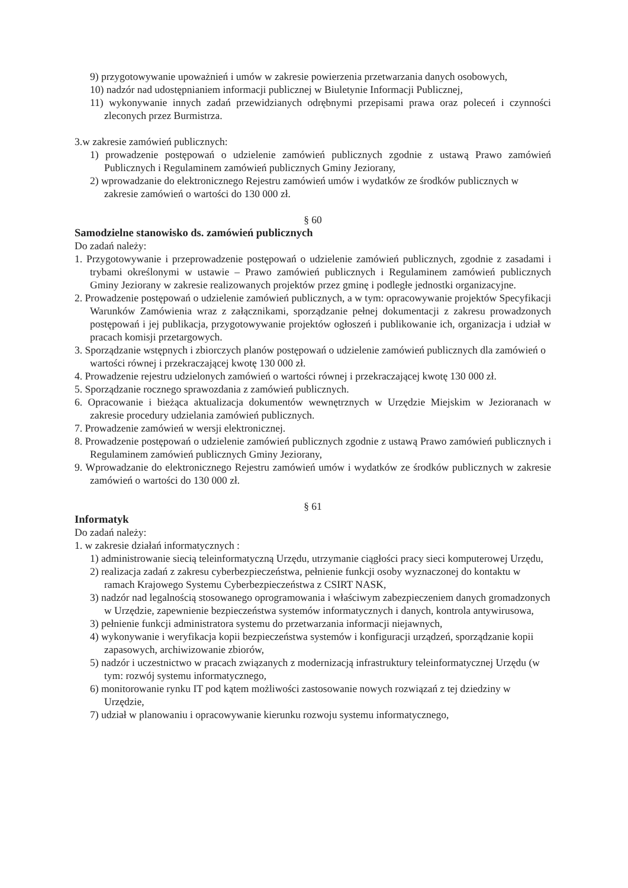9) przygotowywanie upoważnień i umów w zakresie powierzenia przetwarzania danych osobowych,
10) nadzór nad udostępnianiem informacji publicznej w Biuletynie Informacji Publicznej,
11) wykonywanie innych zadań przewidzianych odrębnymi przepisami prawa oraz poleceń i czynności zleconych przez Burmistrza.
3.w zakresie zamówień publicznych:
1) prowadzenie postępowań o udzielenie zamówień publicznych zgodnie z ustawą Prawo zamówień Publicznych i Regulaminem zamówień publicznych Gminy Jeziorany,
2) wprowadzanie do elektronicznego Rejestru zamówień umów i wydatków ze środków publicznych w zakresie zamówień o wartości do 130 000 zł.
§ 60
Samodzielne stanowisko ds. zamówień publicznych
Do zadań należy:
1. Przygotowywanie i przeprowadzenie postępowań o udzielenie zamówień publicznych, zgodnie z zasadami i trybami określonymi w ustawie – Prawo zamówień publicznych i Regulaminem zamówień publicznych Gminy Jeziorany w zakresie realizowanych projektów przez gminę i podległe jednostki organizacyjne.
2. Prowadzenie postępowań o udzielenie zamówień publicznych, a w tym: opracowywanie projektów Specyfikacji Warunków Zamówienia wraz z załącznikami, sporządzanie pełnej dokumentacji z zakresu prowadzonych postępowań i jej publikacja, przygotowywanie projektów ogłoszeń i publikowanie ich, organizacja i udział w pracach komisji przetargowych.
3. Sporządzanie wstępnych i zbiorczych planów postępowań o udzielenie zamówień publicznych dla zamówień o wartości równej i przekraczającej kwotę 130 000 zł.
4. Prowadzenie rejestru udzielonych zamówień o wartości równej i przekraczającej kwotę 130 000 zł.
5. Sporządzanie rocznego sprawozdania z zamówień publicznych.
6. Opracowanie i bieżąca aktualizacja dokumentów wewnętrznych w Urzędzie Miejskim w Jezioranach w zakresie procedury udzielania zamówień publicznych.
7. Prowadzenie zamówień w wersji elektronicznej.
8. Prowadzenie postępowań o udzielenie zamówień publicznych zgodnie z ustawą Prawo zamówień publicznych i Regulaminem zamówień publicznych Gminy Jeziorany,
9. Wprowadzanie do elektronicznego Rejestru zamówień umów i wydatków ze środków publicznych w zakresie zamówień o wartości do 130 000 zł.
§ 61
Informatyk
Do zadań należy:
1. w zakresie działań informatycznych :
1) administrowanie siecią teleinformatyczną Urzędu, utrzymanie ciągłości pracy sieci komputerowej Urzędu,
2) realizacja zadań z zakresu cyberbezpieczeństwa, pełnienie funkcji osoby wyznaczonej do kontaktu w ramach Krajowego Systemu Cyberbezpieczeństwa z CSIRT NASK,
3) nadzór nad legalnością stosowanego oprogramowania i właściwym zabezpieczeniem danych gromadzonych w Urzędzie, zapewnienie bezpieczeństwa systemów informatycznych i danych, kontrola antywirusowa,
3) pełnienie funkcji administratora systemu do przetwarzania informacji niejawnych,
4) wykonywanie i weryfikacja kopii bezpieczeństwa systemów i konfiguracji urządzeń, sporządzanie kopii zapasowych, archiwizowanie zbiorów,
5) nadzór i uczestnictwo w pracach związanych z modernizacją infrastruktury teleinformatycznej Urzędu (w tym: rozwój systemu informatycznego,
6) monitorowanie rynku IT pod kątem możliwości zastosowanie nowych rozwiązań z tej dziedziny w Urzędzie,
7) udział w planowaniu i opracowywanie kierunku rozwoju systemu informatycznego,